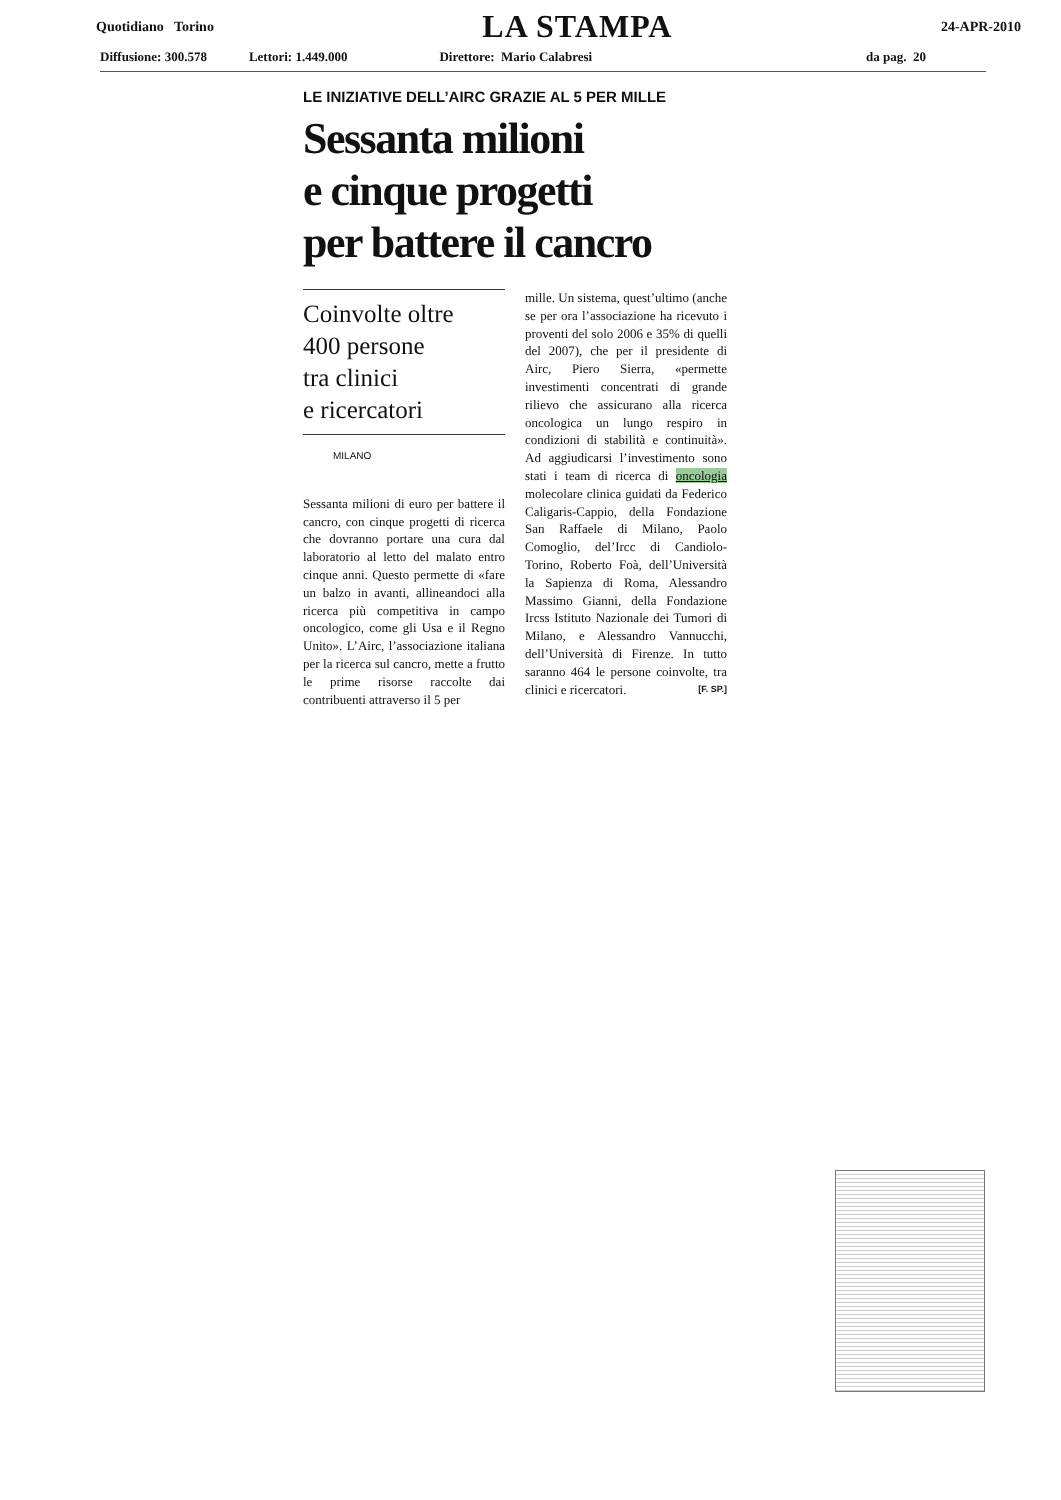Quotidiano Torino LA STAMPA 24-APR-2010
Diffusione: 300.578 Lettori: 1.449.000 Direttore: Mario Calabresi da pag. 20
LE INIZIATIVE DELL’AIRC GRAZIE AL 5 PER MILLE
Sessanta milioni
e cinque progetti
per battere il cancro
Coinvolte oltre
400 persone
tra clinici
e ricercatori
MILANO
Sessanta milioni di euro per battere il cancro, con cinque progetti di ricerca che dovranno portare una cura dal laboratorio al letto del malato entro cinque anni. Questo permette di «fare un balzo in avanti, allineandoci alla ricerca più competitiva in campo oncologico, come gli Usa e il Regno Unito». L’Airc, l’associazione italiana per la ricerca sul cancro, mette a frutto le prime risorse raccolte dai contribuenti attraverso il 5 per
mille. Un sistema, quest’ultimo (anche se per ora l’associazione ha ricevuto i proventi del solo 2006 e 35% di quelli del 2007), che per il presidente di Airc, Piero Sierra, «permette investimenti concentrati di grande rilievo che assicurano alla ricerca oncologica un lungo respiro in condizioni di stabilità e continuità». Ad aggiudicarsi l’investimento sono stati i team di ricerca di oncologia molecolare clinica guidati da Federico Caligaris-Cappio, della Fondazione San Raffaele di Milano, Paolo Comoglio, del’Ircc di Candiolo-Torino, Roberto Foà, dell’Università la Sapienza di Roma, Alessandro Massimo Gianni, della Fondazione Ircss Istituto Nazionale dei Tumori di Milano, e Alessandro Vannucchi, dell’Università di Firenze. In tutto saranno 464 le persone coinvolte, tra clinici e ricercatori. [F. SP.]